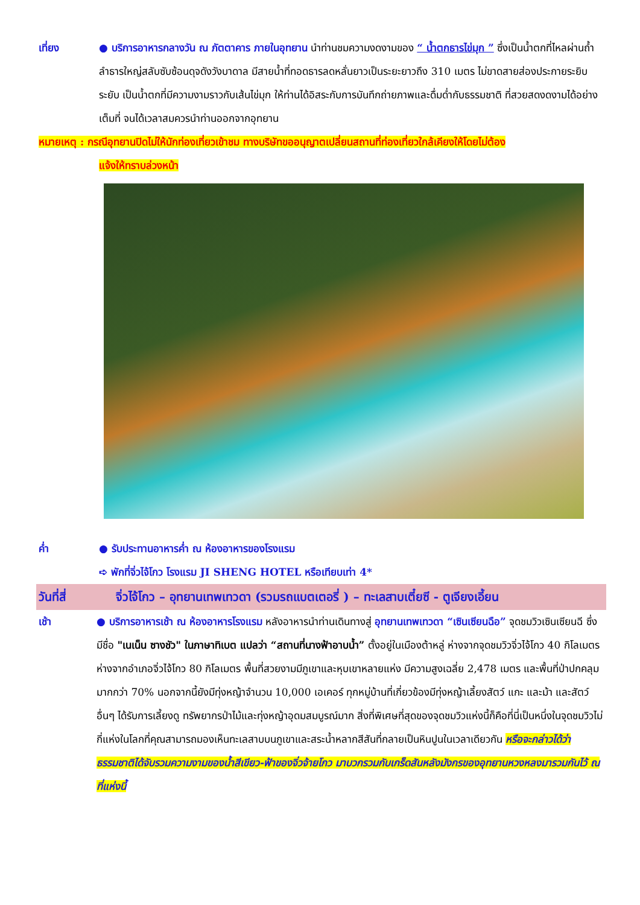เที่ยง ● บริการอาหารกลางวัน ณ ภัตตาคาร ภายในอุทยาน นำท่านชมความงดงามของ “ น้ำตกธารไข่มุก ” ซึ่งเป็นน้ำตกที่ไหลผ่านถ้ำลำธารใหญ่สลับซับซ้อนดุจดังวังบาดาล มีสายน้ำที่ทอดธารลดหลั่นยาวเป็นระยะยาวถึง 310 เมตร ไม่ขาดสายส่องประกายระยิบระยับ เป็นน้ำตกที่มีความงามราวกับเส้นไข่มุก ให้ท่านได้อิสระกับการบันทึกถ่ายภาพและดื่มด่ำกับธรรมชาติ ที่สวยสดงดงามได้อย่างเต็มที่ จนได้เวลาสมควรนำท่านออกจากอุทยาน
หมายเหตุ : กรณีอุทยานปิดไม่ให้นักท่องเที่ยวเข้าชม ทางบริษัทขออนุญาตเปลี่ยนสถานที่ท่องเที่ยวใกล้เคียงให้โดยไม่ต้อง
แจ้งให้ทราบล่วงหน้า
ค่ำ ● รับประทานอาหารค่ำ ณ ห้องอาหารของโรงแรม
➪ พักที่จิ่วไจ้โกว โรงแรม JI SHENG HOTEL หรือเทียบเท่า 4*
วันที่สี่ จิ่วไจ้โกว – อุทยานเทพเทวดา (รวมรถแบตเตอรี่ ) – ทะเลสาบเตี๋ยซี - ตูเจียงเอี้ยน
เช้า ● บริการอาหารเช้า ณ ห้องอาหารโรงแรม หลังอาหารนำท่านเดินทางสู่ อุทยานเทพเทวดา “เซินเซียนฉือ” จุดชมวิวเซินเซียนฉี ซึ่งมีชื่อ "เนเน็น ซางชัว" ในภาษาทิเบต แปลว่า “สถานที่นางฟ้าอาบน้ำ” ตั้งอยู่ในเมืองต้าหลู่ ห่างจากจุดชมวิวจิ่วไจ้โกว 40 กิโลเมตร ห่างจากอำเภอจิ่วไจ้โกว 80 กิโลเมตร พื้นที่สวยงามมีภูเขาและหุบเขาหลายแห่ง มีความสูงเฉลี่ย 2,478 เมตร และพื้นที่ป่าปกคลุมมากกว่า 70% นอกจากนี้ยังมีทุ่งหญ้าจำนวน 10,000 เอเคอร์ ทุกหมู่บ้านที่เกี่ยวข้องมีทุ่งหญ้าเลี้ยงสัตว์ แกะ และม้า และสัตว์อื่นๆ ได้รับการเลี้ยงดู ทรัพยากรป่าไม้และทุ่งหญ้าอุดมสมบูรณ์มาก สิ่งที่พิเศษที่สุดของจุดชมวิวแห่งนี้ก็คือที่นี่เป็นหนึ่งในจุดชมวิวไม่กี่แห่งในโลกที่คุณสามารถมองเห็นทะเลสาบบนภูเขาและสระน้ำหลากสีสันที่กลายเป็นหินปูนในเวลาเดียวกัน หรือจะกล่าวได้ว่าธรรมชาติได้จับรวมความงามของน้ำสีเขียว-ฟ้าของจิ่วจ้ายโกว มาบวกรวมกับเกร็ดสันหลังมังกรของอุทยานหวงหลงมารวมกันไว้ ณ ที่แห่งนี้